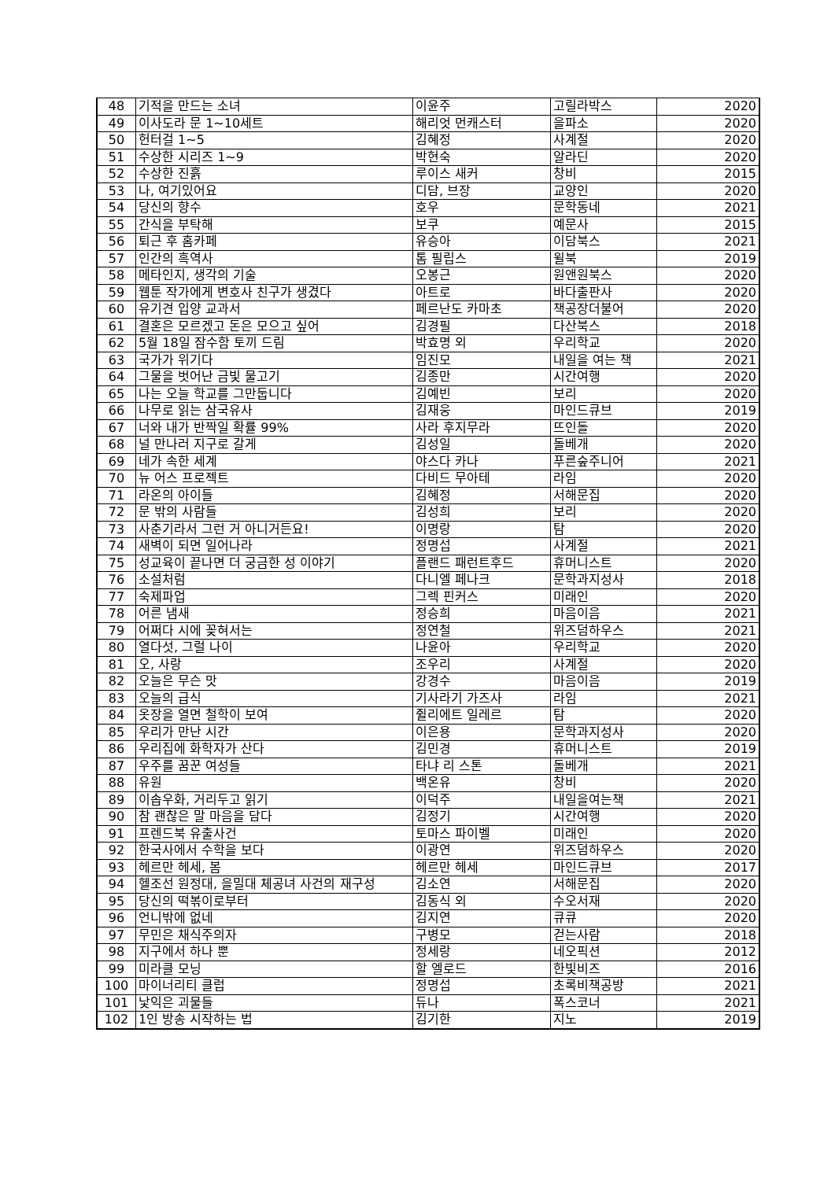| 48 | 기적을 만드는 소녀 | 이윤주 | 고릴라박스 | 2020 |
| 49 | 이사도라 문 1~10세트 | 해리엇 먼캐스터 | 을파소 | 2020 |
| 50 | 헌터걸 1~5 | 김혜정 | 사계절 | 2020 |
| 51 | 수상한 시리즈 1~9 | 박현숙 | 알라딘 | 2020 |
| 52 | 수상한 진흙 | 루이스 새커 | 창비 | 2015 |
| 53 | 나, 여기있어요 | 디담, 브장 | 교양인 | 2020 |
| 54 | 당신의 향수 | 호우 | 문학동네 | 2021 |
| 55 | 간식을 부탁해 | 보쿠 | 예문사 | 2015 |
| 56 | 퇴근 후 홈카페 | 유승아 | 이담북스 | 2021 |
| 57 | 인간의 흑역사 | 톰 필립스 | 윌북 | 2019 |
| 58 | 메타인지, 생각의 기술 | 오봉근 | 원앤원북스 | 2020 |
| 59 | 웹툰 작가에게 변호사 친구가 생겼다 | 아트로 | 바다출판사 | 2020 |
| 60 | 유기견 입양 교과서 | 페르난도 카마초 | 책공장더불어 | 2020 |
| 61 | 결혼은 모르겠고 돈은 모으고 싶어 | 김경필 | 다산북스 | 2018 |
| 62 | 5월 18일 잠수함 토끼 드림 | 박효명 외 | 우리학교 | 2020 |
| 63 | 국가가 위기다 | 임진모 | 내일을 여는 책 | 2021 |
| 64 | 그물을 벗어난 금빛 물고기 | 김종만 | 시간여행 | 2020 |
| 65 | 나는 오늘 학교를 그만둡니다 | 김예빈 | 보리 | 2020 |
| 66 | 나무로 읽는 삼국유사 | 김재웅 | 마인드큐브 | 2019 |
| 67 | 너와 내가 반짝일 확률 99% | 사라 후지무라 | 뜨인돌 | 2020 |
| 68 | 널 만나러 지구로 갈게 | 김성일 | 돌베개 | 2020 |
| 69 | 네가 속한 세계 | 야스다 카나 | 푸른숲주니어 | 2021 |
| 70 | 뉴 어스 프로젝트 | 다비드 무아테 | 라임 | 2020 |
| 71 | 라온의 아이들 | 김혜정 | 서해문집 | 2020 |
| 72 | 문 밖의 사람들 | 김성희 | 보리 | 2020 |
| 73 | 사춘기라서 그런 거 아니거든요! | 이명랑 | 탐 | 2020 |
| 74 | 새벽이 되면 일어나라 | 정명섭 | 사계절 | 2021 |
| 75 | 성교육이 끝나면 더 궁금한 성 이야기 | 플랜드 패런트후드 | 휴머니스트 | 2020 |
| 76 | 소설처럼 | 다니엘 페나크 | 문학과지성사 | 2018 |
| 77 | 숙제파업 | 그렉 핀커스 | 미래인 | 2020 |
| 78 | 어른 냄새 | 정승희 | 마음이음 | 2021 |
| 79 | 어쩌다 시에 꽂혀서는 | 정연철 | 위즈덤하우스 | 2021 |
| 80 | 열다섯, 그럴 나이 | 나윤아 | 우리학교 | 2020 |
| 81 | 오, 사랑 | 조우리 | 사계절 | 2020 |
| 82 | 오늘은 무슨 맛 | 강경수 | 마음이음 | 2019 |
| 83 | 오늘의 급식 | 기사라기 가즈사 | 라임 | 2021 |
| 84 | 옷장을 열면 철학이 보여 | 쥘리에트 일레르 | 탐 | 2020 |
| 85 | 우리가 만난 시간 | 이은용 | 문학과지성사 | 2020 |
| 86 | 우리집에 화학자가 산다 | 김민경 | 휴머니스트 | 2019 |
| 87 | 우주를 꿈꾼 여성들 | 타냐 리 스톤 | 돌베개 | 2021 |
| 88 | 유원 | 백온유 | 창비 | 2020 |
| 89 | 이솝우화, 거리두고 읽기 | 이덕주 | 내일을여는책 | 2021 |
| 90 | 참 괜찮은 말 마음을 담다 | 김정기 | 시간여행 | 2020 |
| 91 | 프렌드북 유출사건 | 토마스 파이벨 | 미래인 | 2020 |
| 92 | 한국사에서 수학을 보다 | 이광연 | 위즈덤하우스 | 2020 |
| 93 | 헤르만 헤세, 봄 | 헤르만 헤세 | 마인드큐브 | 2017 |
| 94 | 헬조선 원정대, 을밀대 체공녀 사건의 재구성 | 김소연 | 서해문집 | 2020 |
| 95 | 당신의 떡볶이로부터 | 김동식 외 | 수오서재 | 2020 |
| 96 | 언니밖에 없네 | 김지연 | 큐큐 | 2020 |
| 97 | 무민은 채식주의자 | 구병모 | 걷는사람 | 2018 |
| 98 | 지구에서 하나 뿐 | 정세랑 | 네오픽션 | 2012 |
| 99 | 미라클 모닝 | 할 엘로드 | 한빛비즈 | 2016 |
| 100 | 마이너리티 클럽 | 정명섭 | 초록비책공방 | 2021 |
| 101 | 낯익은 괴물들 | 듀나 | 폭스코너 | 2021 |
| 102 | 1인 방송 시작하는 법 | 김기한 | 지노 | 2019 |